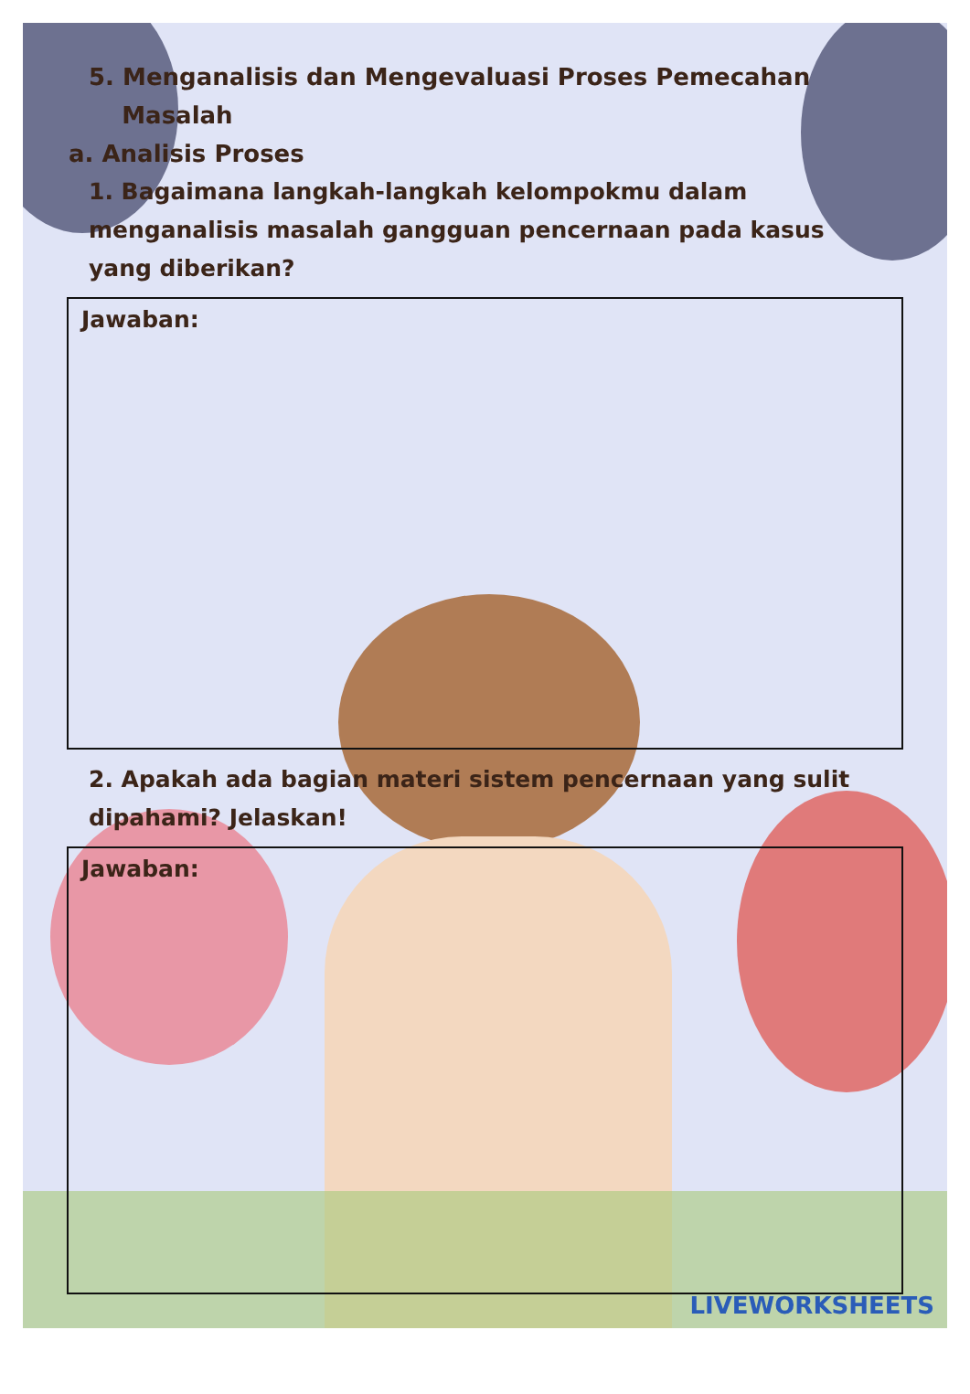5. Menganalisis dan Mengevaluasi Proses Pemecahan
Masalah
a. Analisis Proses
1. Bagaimana langkah-langkah kelompokmu dalam menganalisis masalah gangguan pencernaan pada kasus yang diberikan?
Jawaban:
2. Apakah ada bagian materi sistem pencernaan yang sulit dipahami? Jelaskan!
Jawaban:
LIVEWORKSHEETS